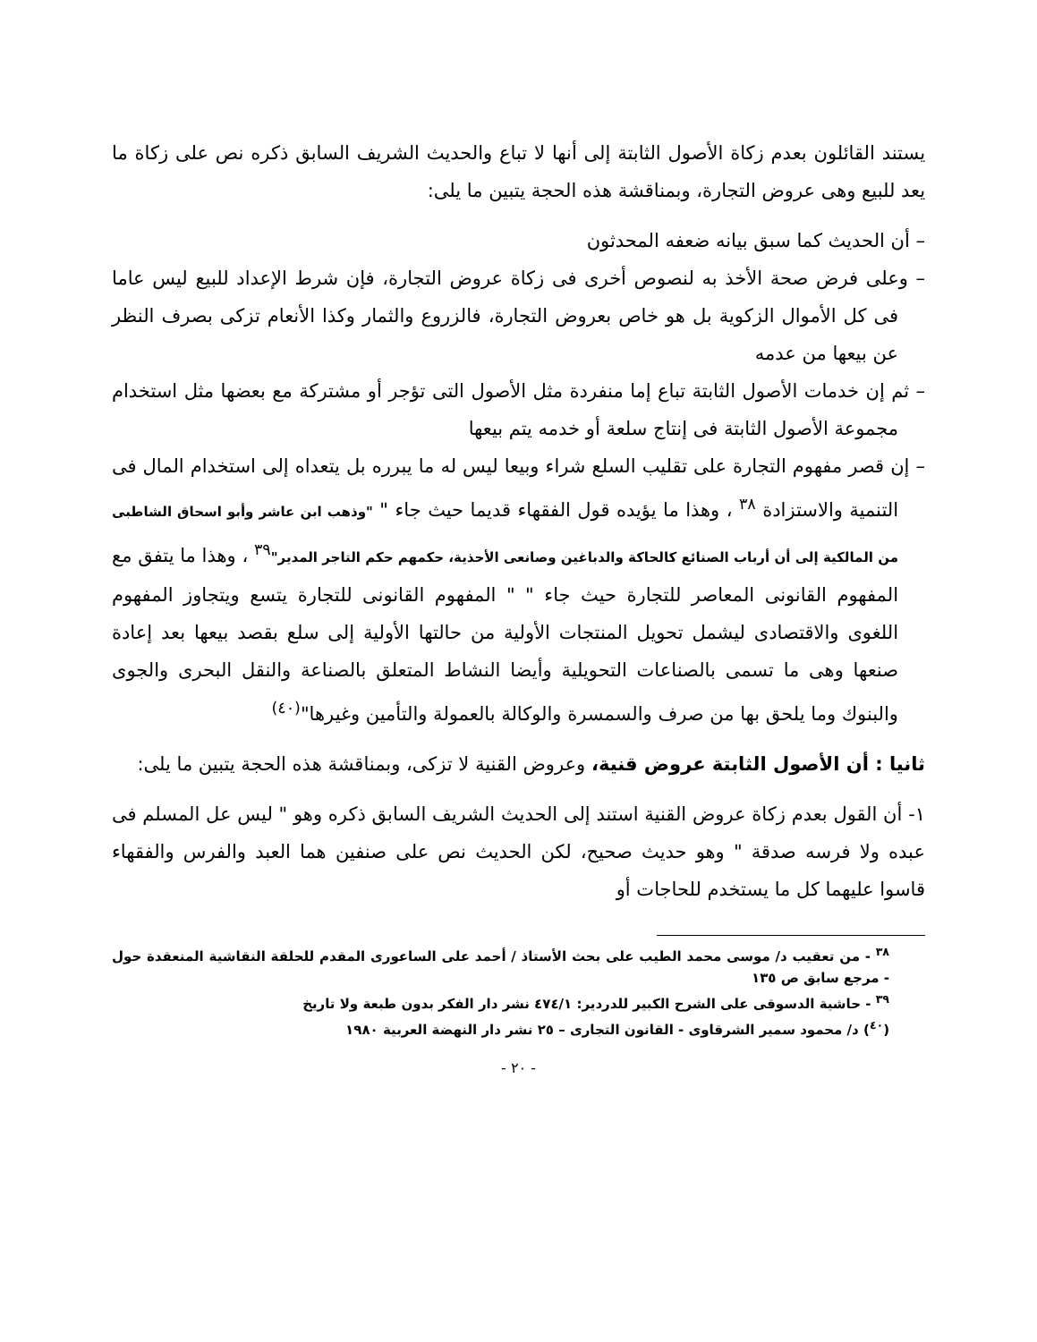يستند القائلون بعدم زكاة الأصول الثابتة إلى أنها لا تباع والحديث الشريف السابق ذكره نص على زكاة ما يعد للبيع وهى عروض التجارة، وبمناقشة هذه الحجة يتبين ما يلى:
– أن الحديث كما سبق بيانه ضعفه المحدثون
– وعلى فرض صحة الأخذ به لنصوص أخرى فى زكاة عروض التجارة، فإن شرط الإعداد للبيع ليس عاما فى كل الأموال الزكوية بل هو خاص بعروض التجارة، فالزروع والثمار وكذا الأنعام تزكى بصرف النظر عن بيعها من عدمه
– ثم إن خدمات الأصول الثابتة تباع إما منفردة مثل الأصول التى تؤجر أو مشتركة مع بعضها مثل استخدام مجموعة الأصول الثابتة فى إنتاج سلعة أو خدمه يتم بيعها
– إن قصر مفهوم التجارة على تقليب السلع شراء وبيعا ليس له ما يبرره بل يتعداه إلى استخدام المال فى التنمية والاستزادة <sup>٣٨</sup> ، وهذا ما يؤيده قول الفقهاء قديما حيث جاء " "وذهب ابن عاشر وأبو اسحاق الشاطبى من المالكية إلى أن أرباب الصنائع كالحاكة والدباغين وصانعى الأحذية، حكمهم حكم التاجر المدير"<sup>٣٩</sup> ، وهذا ما يتفق مع المفهوم القانونى المعاصر للتجارة حيث جاء " " المفهوم القانونى للتجارة يتسع ويتجاوز المفهوم اللغوى والاقتصادى ليشمل تحويل المنتجات الأولية من حالتها الأولية إلى سلع بقصد بيعها بعد إعادة صنعها وهى ما تسمى بالصناعات التحويلية وأيضا النشاط المتعلق بالصناعة والنقل البحرى والجوى والبنوك وما يلحق بها من صرف والسمسرة والوكالة بالعمولة والتأمين وغيرها"<sup>(٤٠)</sup>
ثانيا : أن الأصول الثابتة عروض قنية، وعروض القنية لا تزكى، وبمناقشة هذه الحجة يتبين ما يلى:
١- أن القول بعدم زكاة عروض القنية استند إلى الحديث الشريف السابق ذكره وهو " ليس عل المسلم فى عبده ولا فرسه صدقة " وهو حديث صحيح، لكن الحديث نص على صنفين هما العبد والفرس والفقهاء قاسوا عليهما كل ما يستخدم للحاجات أو
<sup>٣٨</sup> - من تعقيب د/ موسى محمد الطيب على بحث الأستاذ / أحمد على الساعورى المقدم للحلقة النقاشية المنعقدة حول - مرجع سابق ص ١٣٥
<sup>٣٩</sup> - حاشية الدسوقى على الشرح الكبير للدردير: ٤٧٤/١ نشر دار الفكر بدون طبعة ولا تاريخ
(<sup>٤٠</sup>) د/ محمود سمير الشرقاوى - القانون التجارى – ٢٥ نشر دار النهضة العربية ١٩٨٠
- ٢٠ -